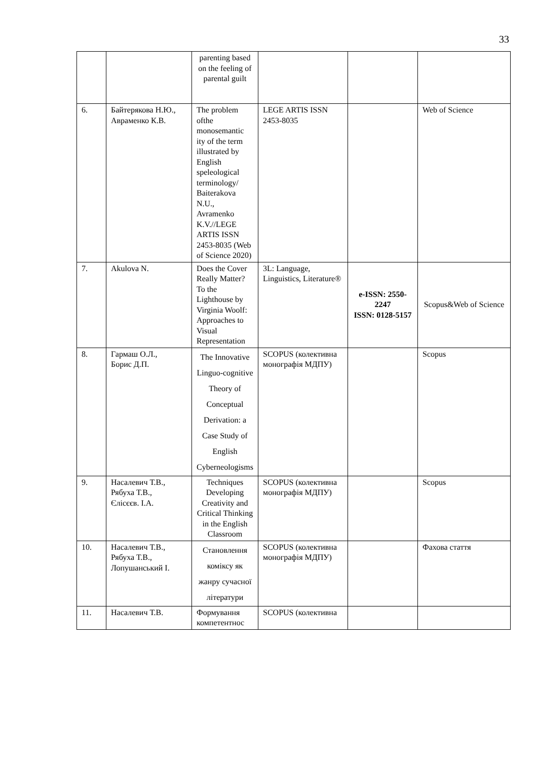33
| | | parenting based on the feeling of parental guilt | | | |
| 6. | Байтерякова Н.Ю., Авраменко К.В. | The problem ofthe monosemantic ity of the term illustrated by English speleological terminology/ Baiterakova N.U., Avramenko K.V.//LEGE ARTIS ISSN 2453-8035 (Web of Science 2020) | LEGE ARTIS ISSN 2453-8035 | | Web of Science |
| 7. | Akulova N. | Does the Cover Really Matter? To the Lighthouse by Virginia Woolf: Approaches to Visual Representation | 3L: Language, Linguistics, Literature® | e-ISSN: 2550-2247 ISSN: 0128-5157 | Scopus&Web of Science |
| 8. | Гармаш О.Л., Борис Д.П. | The Innovative Linguo-cognitive Theory of Conceptual Derivation: a Case Study of English Cyberneologisms | SCOPUS (колективна монографія МДПУ) | | Scopus |
| 9. | Насалевич Т.В., Рябуха Т.В., Єлісєєв. І.А. | Techniques Developing Creativity and Critical Thinking in the English Classroom | SCOPUS (колективна монографія МДПУ) | | Scopus |
| 10. | Насалевич Т.В., Рябуха Т.В., Лопушанський І. | Становлення коміксу як жанру сучасної літератури | SCOPUS (колективна монографія МДПУ) | | Фахова стаття |
| 11. | Насалевич Т.В. | Формування компетентнос | SCOPUS (колективна | | |